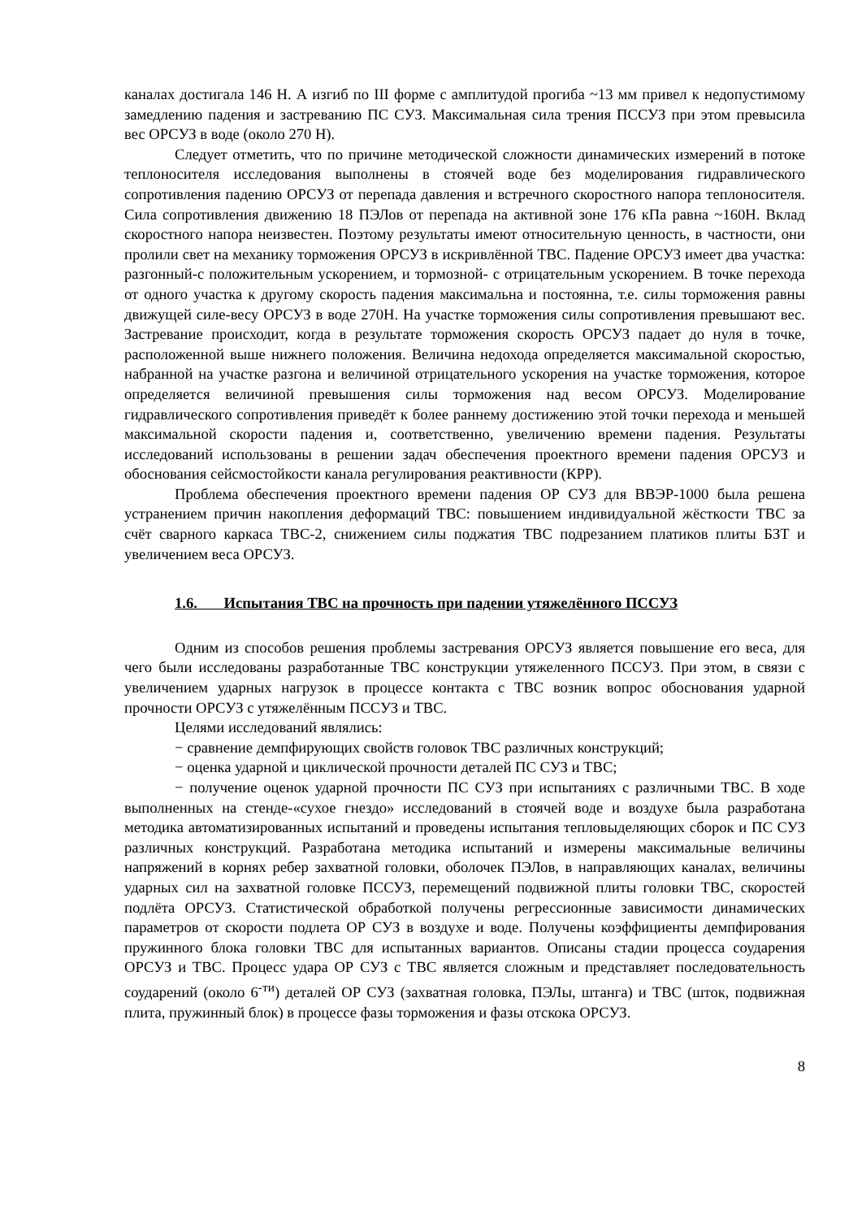каналах достигала 146 Н. А изгиб по III форме с амплитудой прогиба ~13 мм привел к недопустимому замедлению падения и застреванию ПС СУЗ. Максимальная сила трения ПССУЗ при этом превысила вес ОРСУЗ в воде (около 270 Н).
Следует отметить, что по причине методической сложности динамических измерений в потоке теплоносителя исследования выполнены в стоячей воде без моделирования гидравлического сопротивления падению ОРСУЗ от перепада давления и встречного скоростного напора теплоносителя. Сила сопротивления движению 18 ПЭЛов от перепада на активной зоне 176 кПа равна ~160Н. Вклад скоростного напора неизвестен. Поэтому результаты имеют относительную ценность, в частности, они пролили свет на механику торможения ОРСУЗ в искривлённой ТВС. Падение ОРСУЗ имеет два участка: разгонный-с положительным ускорением, и тормозной- с отрицательным ускорением. В точке перехода от одного участка к другому скорость падения максимальна и постоянна, т.е. силы торможения равны движущей силе-весу ОРСУЗ в воде 270Н. На участке торможения силы сопротивления превышают вес. Застревание происходит, когда в результате торможения скорость ОРСУЗ падает до нуля в точке, расположенной выше нижнего положения. Величина недохода определяется максимальной скоростью, набранной на участке разгона и величиной отрицательного ускорения на участке торможения, которое определяется величиной превышения силы торможения над весом ОРСУЗ. Моделирование гидравлического сопротивления приведёт к более раннему достижению этой точки перехода и меньшей максимальной скорости падения и, соответственно, увеличению времени падения. Результаты исследований использованы в решении задач обеспечения проектного времени падения ОРСУЗ и обоснования сейсмостойкости канала регулирования реактивности (КРР).
Проблема обеспечения проектного времени падения ОР СУЗ для ВВЭР-1000 была решена устранением причин накопления деформаций ТВС: повышением индивидуальной жёсткости ТВС за счёт сварного каркаса ТВС-2, снижением силы поджатия ТВС подрезанием платиков плиты БЗТ и увеличением веса ОРСУЗ.
1.6. Испытания ТВС на прочность при падении утяжелённого ПССУЗ
Одним из способов решения проблемы застревания ОРСУЗ является повышение его веса, для чего были исследованы разработанные ТВС конструкции утяжеленного ПССУЗ. При этом, в связи с увеличением ударных нагрузок в процессе контакта с ТВС возник вопрос обоснования ударной прочности ОРСУЗ с утяжелённым ПССУЗ и ТВС.
Целями исследований являлись:
− сравнение демпфирующих свойств головок ТВС различных конструкций;
− оценка ударной и циклической прочности деталей ПС СУЗ и ТВС;
− получение оценок ударной прочности ПС СУЗ при испытаниях с различными ТВС. В ходе выполненных на стенде-«сухое гнездо» исследований в стоячей воде и воздухе была разработана методика автоматизированных испытаний и проведены испытания тепловыделяющих сборок и ПС СУЗ различных конструкций. Разработана методика испытаний и измерены максимальные величины напряжений в корнях ребер захватной головки, оболочек ПЭЛов, в направляющих каналах, величины ударных сил на захватной головке ПССУЗ, перемещений подвижной плиты головки ТВС, скоростей подлёта ОРСУЗ. Статистической обработкой получены регрессионные зависимости динамических параметров от скорости подлета ОР СУЗ в воздухе и воде. Получены коэффициенты демпфирования пружинного блока головки ТВС для испытанных вариантов. Описаны стадии процесса соударения ОРСУЗ и ТВС. Процесс удара ОР СУЗ с ТВС является сложным и представляет последовательность соударений (около 6<sup>-ти</sup>) деталей ОР СУЗ (захватная головка, ПЭЛы, штанга) и ТВС (шток, подвижная плита, пружинный блок) в процессе фазы торможения и фазы отскока ОРСУЗ.
8